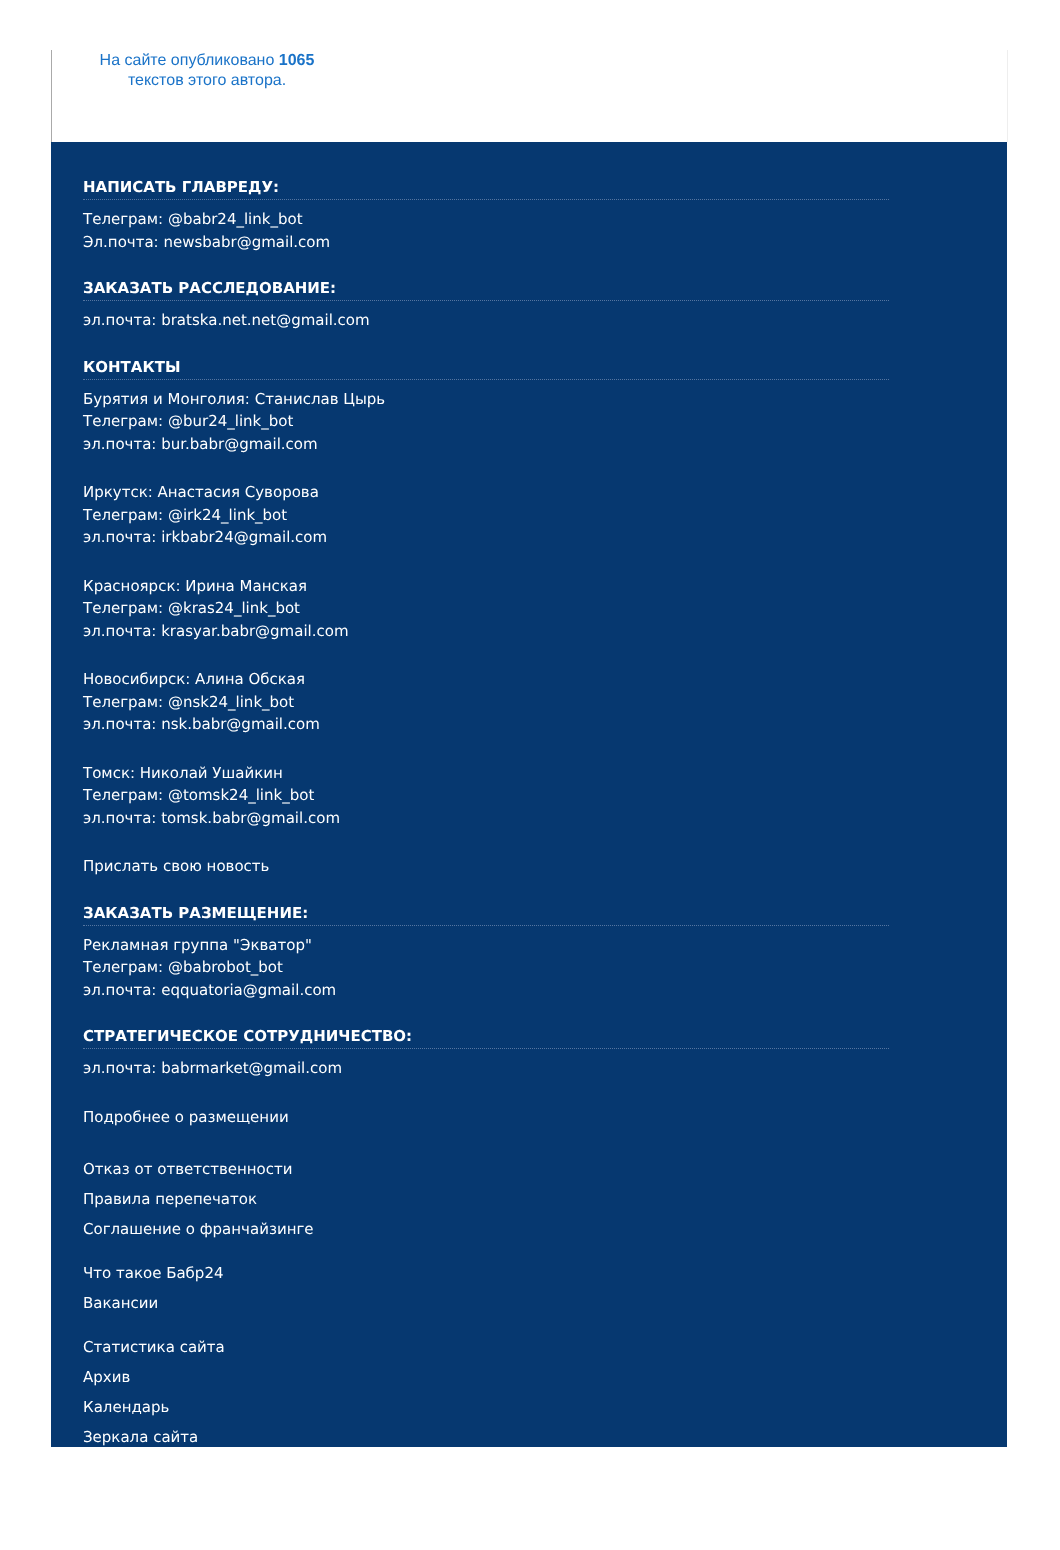На сайте опубликовано 1065
текстов этого автора.
НАПИСАТЬ ГЛАВРЕДУ:
Телеграм: @babr24_link_bot
Эл.почта: newsbabr@gmail.com
ЗАКАЗАТЬ РАССЛЕДОВАНИЕ:
эл.почта: bratska.net.net@gmail.com
КОНТАКТЫ
Бурятия и Монголия: Станислав Цырь
Телеграм: @bur24_link_bot
эл.почта: bur.babr@gmail.com
Иркутск: Анастасия Суворова
Телеграм: @irk24_link_bot
эл.почта: irkbabr24@gmail.com
Красноярск: Ирина Манская
Телеграм: @kras24_link_bot
эл.почта: krasyar.babr@gmail.com
Новосибирск: Алина Обская
Телеграм: @nsk24_link_bot
эл.почта: nsk.babr@gmail.com
Томск: Николай Ушайкин
Телеграм: @tomsk24_link_bot
эл.почта: tomsk.babr@gmail.com
Прислать свою новость
ЗАКАЗАТЬ РАЗМЕЩЕНИЕ:
Рекламная группа "Экватор"
Телеграм: @babrobot_bot
эл.почта: eqquatoria@gmail.com
СТРАТЕГИЧЕСКОЕ СОТРУДНИЧЕСТВО:
эл.почта: babrmarket@gmail.com
Подробнее о размещении
Отказ от ответственности
Правила перепечаток
Соглашение о франчайзинге
Что такое Бабр24
Вакансии
Статистика сайта
Архив
Календарь
Зеркала сайта